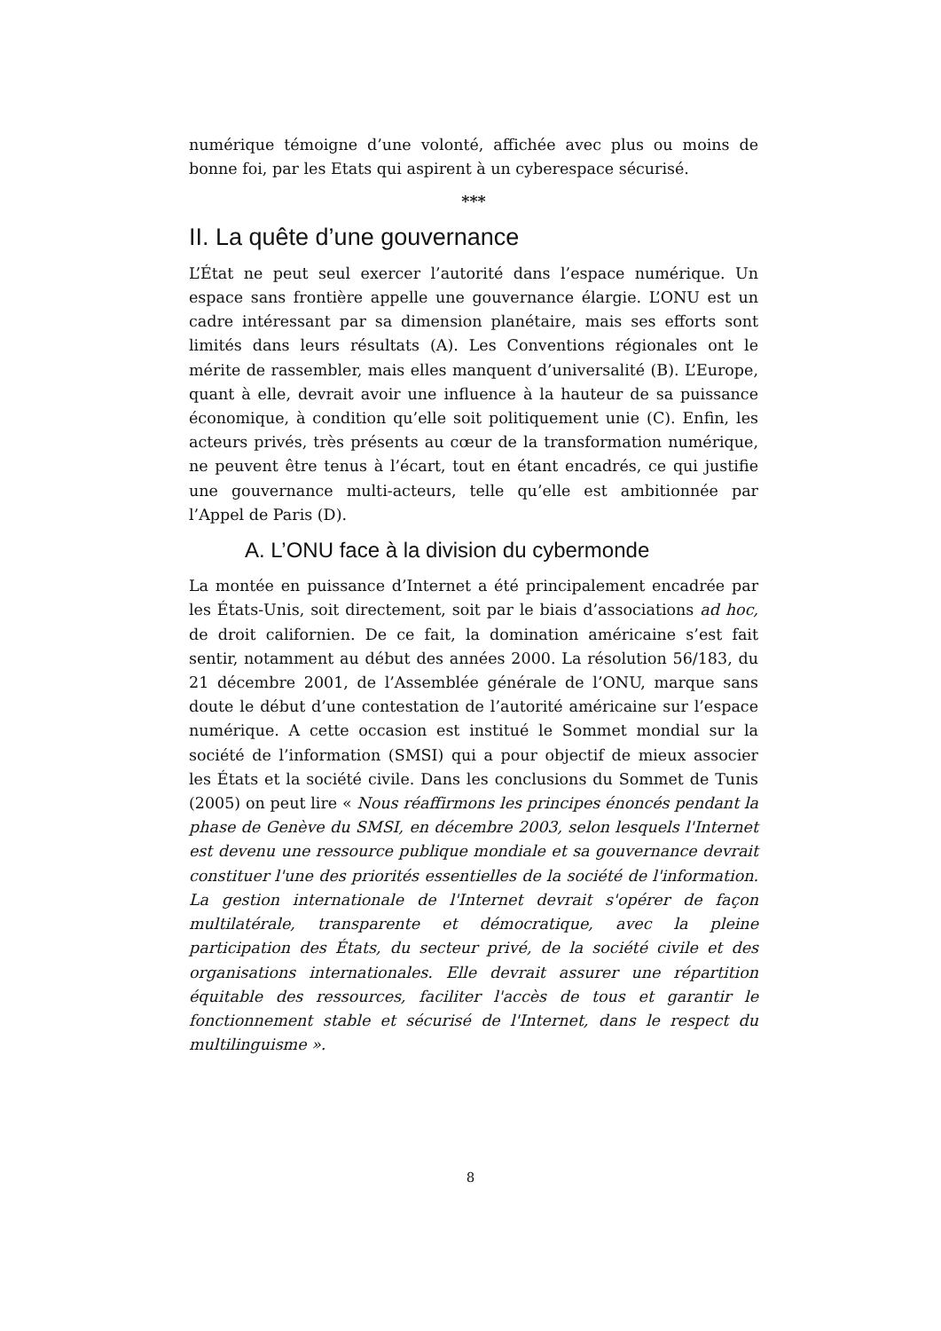numérique témoigne d’une volonté, affichée avec plus ou moins de bonne foi, par les Etats qui aspirent à un cyberespace sécurisé.
***
II. La quête d’une gouvernance
L’État ne peut seul exercer l’autorité dans l’espace numérique. Un espace sans frontière appelle une gouvernance élargie. L’ONU est un cadre intéressant par sa dimension planétaire, mais ses efforts sont limités dans leurs résultats (A). Les Conventions régionales ont le mérite de rassembler, mais elles manquent d’universalité (B). L’Europe, quant à elle, devrait avoir une influence à la hauteur de sa puissance économique, à condition qu’elle soit politiquement unie (C). Enfin, les acteurs privés, très présents au cœur de la transformation numérique, ne peuvent être tenus à l’écart, tout en étant encadrés, ce qui justifie une gouvernance multi-acteurs, telle qu’elle est ambitionnée par l’Appel de Paris (D).
A. L’ONU face à la division du cybermonde
La montée en puissance d’Internet a été principalement encadrée par les États-Unis, soit directement, soit par le biais d’associations ad hoc, de droit californien. De ce fait, la domination américaine s’est fait sentir, notamment au début des années 2000. La résolution 56/183, du 21 décembre 2001, de l’Assemblée générale de l’ONU, marque sans doute le début d’une contestation de l’autorité américaine sur l’espace numérique. A cette occasion est institué le Sommet mondial sur la société de l’information (SMSI) qui a pour objectif de mieux associer les États et la société civile. Dans les conclusions du Sommet de Tunis (2005) on peut lire « Nous réaffirmons les principes énoncés pendant la phase de Genève du SMSI, en décembre 2003, selon lesquels l'Internet est devenu une ressource publique mondiale et sa gouvernance devrait constituer l'une des priorités essentielles de la société de l'information. La gestion internationale de l'Internet devrait s'opérer de façon multilatérale, transparente et démocratique, avec la pleine participation des États, du secteur privé, de la société civile et des organisations internationales. Elle devrait assurer une répartition équitable des ressources, faciliter l'accès de tous et garantir le fonctionnement stable et sécurisé de l'Internet, dans le respect du multilinguisme ».
8